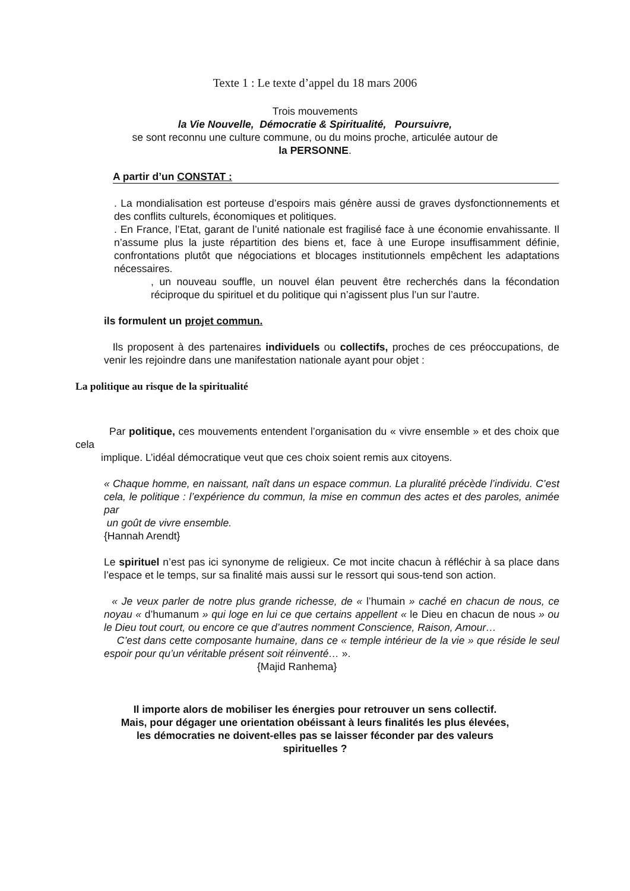Texte 1 : Le texte d’appel du 18 mars 2006
Trois mouvements
la Vie Nouvelle, Démocratie & Spiritualité, Poursuivre,
se sont reconnu une culture commune, ou du moins proche, articulée autour de
la PERSONNE.
A partir d’un CONSTAT :
. La mondialisation est porteuse d’espoirs mais génère aussi de graves dysfonctionnements et des conflits culturels, économiques et politiques.
. En France, l’Etat, garant de l’unité nationale est fragilisé face à une économie envahissante. Il n’assume plus la juste répartition des biens et, face à une Europe insuffisamment définie, confrontations plutôt que négociations et blocages institutionnels empêchent les adaptations nécessaires.
, un nouveau souffle, un nouvel élan peuvent être recherchés dans la fécondation réciproque du spirituel et du politique qui n’agissent plus l’un sur l’autre.
ils formulent un projet commun.
Ils proposent à des partenaires individuels ou collectifs, proches de ces préoccupations, de venir les rejoindre dans une manifestation nationale ayant pour objet :
La politique au risque de la spiritualité
Par politique, ces mouvements entendent l’organisation du « vivre ensemble » et des choix que cela
implique. L’idéal démocratique veut que ces choix soient remis aux citoyens.
« Chaque homme, en naissant, naît dans un espace commun. La pluralité précède l’individu. C’est cela, le politique : l’expérience du commun, la mise en commun des actes et des paroles, animée par
un goût de vivre ensemble.
{Hannah Arendt}
Le spirituel n’est pas ici synonyme de religieux. Ce mot incite chacun à réfléchir à sa place dans l’espace et le temps, sur sa finalité mais aussi sur le ressort qui sous-tend son action.
« Je veux parler de notre plus grande richesse, de « l’humain » caché en chacun de nous, ce noyau « d’humanum » qui loge en lui ce que certains appellent « le Dieu en chacun de nous » ou le Dieu tout court, ou encore ce que d’autres nomment Conscience, Raison, Amour…
C’est dans cette composante humaine, dans ce « temple intérieur de la vie » que réside le seul espoir pour qu’un véritable présent soit réinventé… ».
{Majid Ranhema}
Il importe alors de mobiliser les énergies pour retrouver un sens collectif.
Mais, pour dégager une orientation obéissant à leurs finalités les plus élevées,
les démocraties ne doivent-elles pas se laisser féconder par des valeurs
spirituelles ?